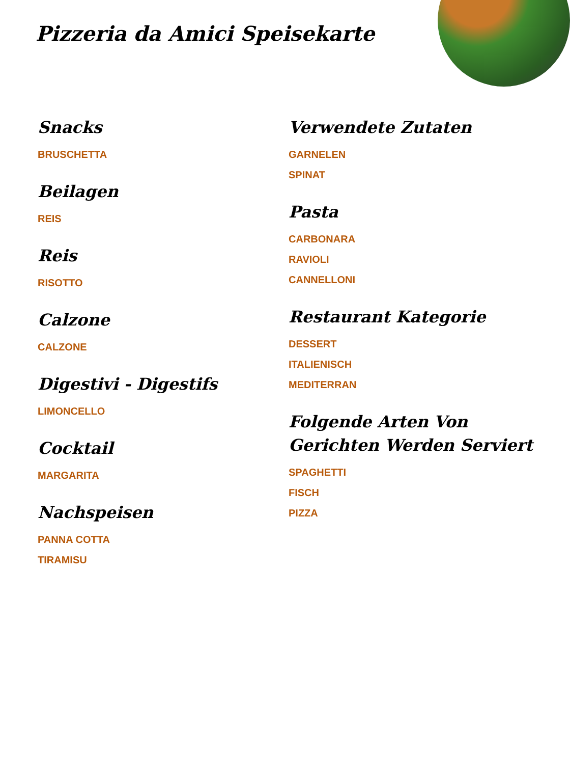Pizzeria da Amici Speisekarte
Snacks
BRUSCHETTA
Beilagen
REIS
Reis
RISOTTO
Calzone
CALZONE
Digestivi - Digestifs
LIMONCELLO
Cocktail
MARGARITA
Nachspeisen
PANNA COTTA
TIRAMISU
Verwendete Zutaten
GARNELEN
SPINAT
Pasta
CARBONARA
RAVIOLI
CANNELLONI
Restaurant Kategorie
DESSERT
ITALIENISCH
MEDITERRAN
Folgende Arten Von Gerichten Werden Serviert
SPAGHETTI
FISCH
PIZZA